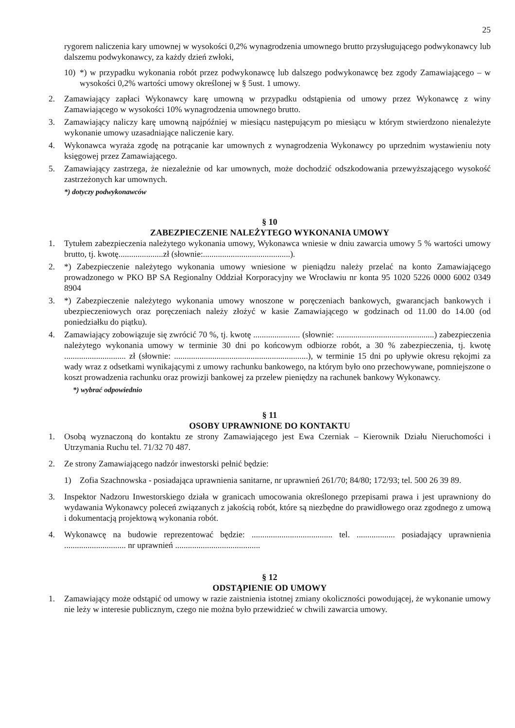25
rygorem naliczenia kary umownej w wysokości 0,2% wynagrodzenia umownego brutto przysługującego podwykonawcy lub dalszemu podwykonawcy, za każdy dzień zwłoki,
10) *) w przypadku wykonania robót przez podwykonawcę lub dalszego podwykonawcę bez zgody Zamawiającego – w wysokości 0,2% wartości umowy określonej w § 5ust. 1 umowy.
2. Zamawiający zapłaci Wykonawcy karę umowną w przypadku odstąpienia od umowy przez Wykonawcę z winy Zamawiającego w wysokości 10% wynagrodzenia umownego brutto.
3. Zamawiający naliczy karę umowną najpóźniej w miesiącu następującym po miesiącu w którym stwierdzono nienależyte wykonanie umowy uzasadniające naliczenie kary.
4. Wykonawca wyraża zgodę na potrącanie kar umownych z wynagrodzenia Wykonawcy po uprzednim wystawieniu noty księgowej przez Zamawiającego.
5. Zamawiający zastrzega, że niezależnie od kar umownych, może dochodzić odszkodowania przewyższającego wysokość zastrzeżonych kar umownych.
*) dotyczy podwykonawców
§ 10
ZABEZPIECZENIE NALEŻYTEGO WYKONANIA UMOWY
1. Tytułem zabezpieczenia należytego wykonania umowy, Wykonawca wniesie w dniu zawarcia umowy 5 % wartości umowy brutto, tj. kwotę.....................zł (słownie:.........................................).
2. *) Zabezpieczenie należytego wykonania umowy wniesione w pieniądzu należy przelać na konto Zamawiającego prowadzonego w PKO BP SA Regionalny Oddział Korporacyjny we Wrocławiu nr konta 95 1020 5226 0000 6002 0349 8904
3. *) Zabezpieczenie należytego wykonania umowy wnoszone w poręczeniach bankowych, gwarancjach bankowych i ubezpieczeniowych oraz poręczeniach należy złożyć w kasie Zamawiającego w godzinach od 11.00 do 14.00 (od poniedziałku do piątku).
4. Zamawiający zobowiązuje się zwrócić 70 %, tj. kwotę ...................... (słownie: ..............................................) zabezpieczenia należytego wykonania umowy w terminie 30 dni po końcowym odbiorze robót, a 30 % zabezpieczenia, tj. kwotę ............................. zł (słownie: ...............................................................), w terminie 15 dni po upływie okresu rękojmi za wady wraz z odsetkami wynikającymi z umowy rachunku bankowego, na którym było ono przechowywane, pomniejszone o koszt prowadzenia rachunku oraz prowizji bankowej za przelew pieniędzy na rachunek bankowy Wykonawcy.
*) wybrać odpowiednio
§ 11
OSOBY UPRAWNIONE DO KONTAKTU
1. Osobą wyznaczoną do kontaktu ze strony Zamawiającego jest Ewa Czerniak – Kierownik Działu Nieruchomości i Utrzymania Ruchu tel. 71/32 70 487.
2. Ze strony Zamawiającego nadzór inwestorski pełnić będzie:
1) Zofia Szachnowska - posiadająca uprawnienia sanitarne, nr uprawnień 261/70; 84/80; 172/93; tel. 500 26 39 89.
3. Inspektor Nadzoru Inwestorskiego działa w granicach umocowania określonego przepisami prawa i jest uprawniony do wydawania Wykonawcy poleceń związanych z jakością robót, które są niezbędne do prawidłowego oraz zgodnego z umową i dokumentacją projektową wykonania robót.
4. Wykonawcę na budowie reprezentować będzie: ...................................... tel. .................. posiadający uprawnienia ............................. nr uprawnień ........................................
§ 12
ODSTĄPIENIE OD UMOWY
1. Zamawiający może odstąpić od umowy w razie zaistnienia istotnej zmiany okoliczności powodującej, że wykonanie umowy nie leży w interesie publicznym, czego nie można było przewidzieć w chwili zawarcia umowy.